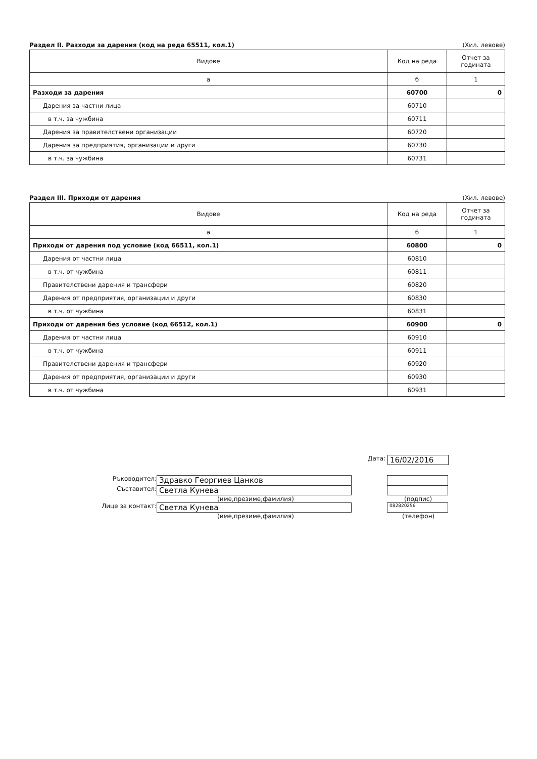Раздел II. Разходи за дарения (код на реда 65511, кол.1) (Хил. левове)
| Видове | Код на реда | Отчет за годината |
| --- | --- | --- |
| а | б | 1 |
| Разходи за дарения | 60700 | 0 |
| Дарения за частни лица | 60710 | |
| в т.ч. за чужбина | 60711 | |
| Дарения за правителствени организации | 60720 | |
| Дарения за предприятия, организации и други | 60730 | |
| в т.ч. за чужбина | 60731 | |
Раздел III. Приходи от дарения (Хил. левове)
| Видове | Код на реда | Отчет за годината |
| --- | --- | --- |
| а | б | 1 |
| Приходи от дарения под условие (код 66511, кол.1) | 60800 | 0 |
| Дарения от частни лица | 60810 | |
| в т.ч. от чужбина | 60811 | |
| Правителствени дарения и трансфери | 60820 | |
| Дарения от предприятия, организации и други | 60830 | |
| в т.ч. от чужбина | 60831 | |
| Приходи от дарения без условие (код 66512, кол.1) | 60900 | 0 |
| Дарения от частни лица | 60910 | |
| в т.ч. от чужбина | 60911 | |
| Правителствени дарения и трансфери | 60920 | |
| Дарения от предприятия, организации и други | 60930 | |
| в т.ч. от чужбина | 60931 | |
Ръководител:
Здравко Георгиев Цанков
Съставител:
Светла Кунева
(име,презиме,фамилия)
Лице за контакт:
Светла Кунева
(име,презиме,фамилия)
Дата:
16/02/2016
(подпис)
082820256
(телефон)